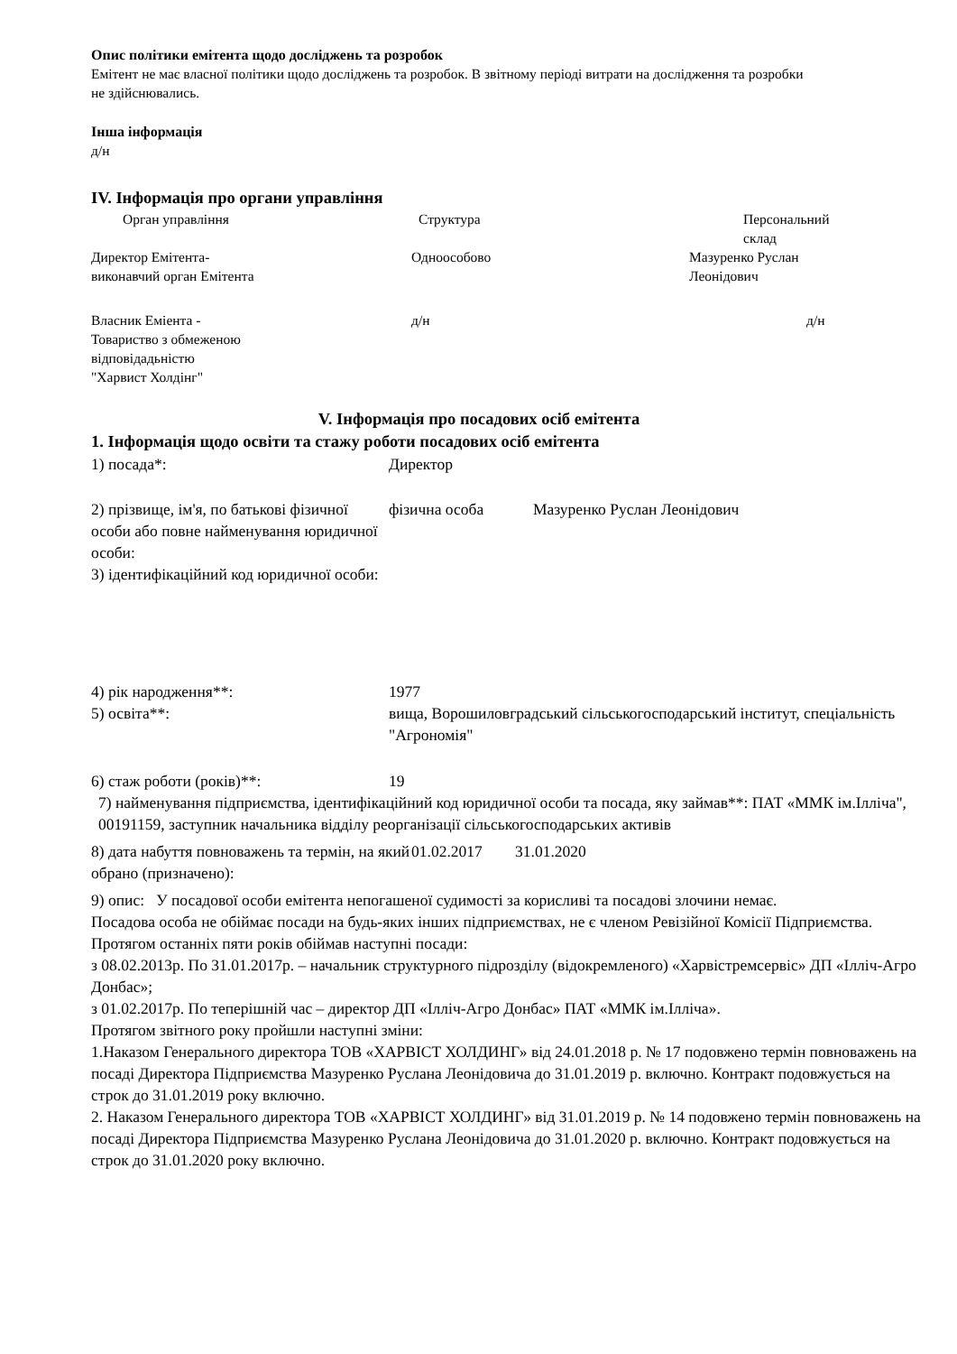Опис політики емітента щодо досліджень та розробок
Емітент не має власної політики щодо досліджень та розробок. В звітному періоді витрати на дослідження та розробки не здійснювались.
Інша інформація
д/н
IV. Інформація про органи управління
| Орган управління | Структура | Персональний склад |
| Директор Емітента- виконавчий орган Емітента | Одноособово | Мазуренко Руслан Леонідович |
| Власник Еміента - Товариство з обмеженою відповідадьністю "Харвист Холдінг" | д/н | д/н |
V. Інформація про посадових осіб емітента
1. Інформація щодо освіти та стажу роботи посадових осіб емітента
| 1) посада*: | Директор | |
| 2) прізвище, ім'я, по батькові фізичної особи або повне найменування юридичної особи: | фізична особа | Мазуренко Руслан Леонідович |
| 3) ідентифікаційний код юридичної особи: | | |
| 4) рік народження**: | 1977 | |
| 5) освіта**: | вища, Ворошиловградський сільськогосподарський інститут, спеціальність "Агрономія" | |
| 6) стаж роботи (років)**: | 19 | |
7) найменування підприємства, ідентифікаційний код юридичної особи та посада, яку займав**: ПАТ «ММК ім.Ілліча", 00191159, заступник начальника відділу реорганізації сільськогосподарських активів
| 8) дата набуття повноважень та термін, на який обрано (призначено): | 01.02.2017 | 31.01.2020 |
9) опис: У посадової особи емітента непогашеної судимості за корисливі та посадові злочини немає.
Посадова особа не обіймає посади на будь-яких інших підприємствах, не є членом Ревізійної Комісії Підприємства.
Протягом останніх пяти років обіймав наступні посади:
з 08.02.2013р. По 31.01.2017р. – начальник структурного підрозділу (відокремленого) «Харвістремсервіс» ДП «Ілліч-Агро Донбас»;
з 01.02.2017р. По теперішній час – директор ДП «Ілліч-Агро Донбас» ПАТ «ММК ім.Ілліча».
Протягом звітного року пройшли наступні зміни:
1.Наказом Генерального директора ТОВ «ХАРВІСТ ХОЛДИНГ» від 24.01.2018 р. № 17 подовжено термін повноважень на посаді Директора Підприємства Мазуренко Руслана Леонідовича до 31.01.2019 р. включно. Контракт подовжується на строк до 31.01.2019 року включно.
2. Наказом Генерального директора ТОВ «ХАРВІСТ ХОЛДИНГ» від 31.01.2019 р. № 14 подовжено термін повноважень на посаді Директора Підприємства Мазуренко Руслана Леонідовича до 31.01.2020 р. включно. Контракт подовжується на строк до 31.01.2020 року включно.